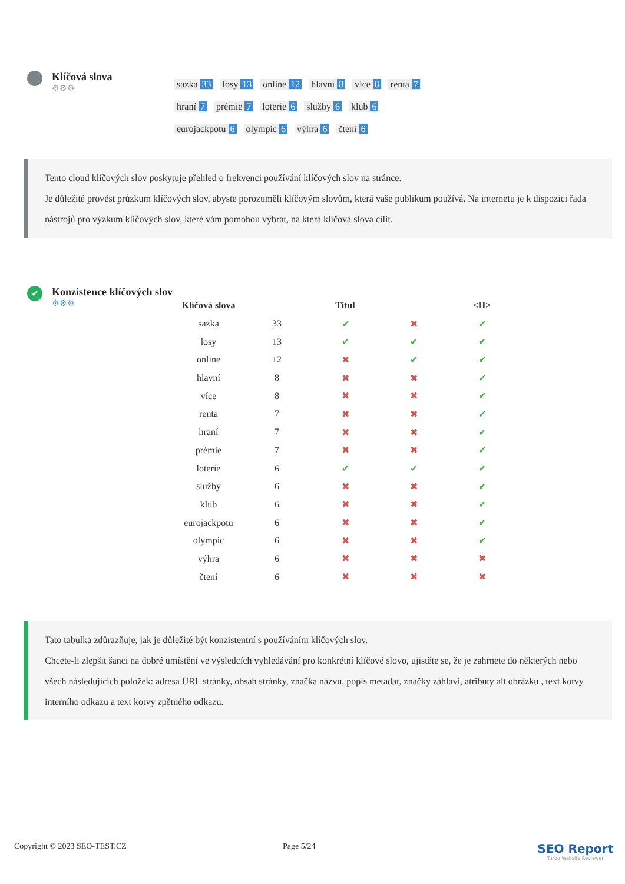Klíčová slova
⚙⚙⚙
sazka 33 losy 13 online 12 hlavní 8 více 8 renta 7 hraní 7 prémie 7 loterie 6 služby 6 klub 6 eurojackpotu 6 olympic 6 výhra 6 čtení 6
Tento cloud klíčových slov poskytuje přehled o frekvenci používání klíčových slov na stránce.
Je důležité provést průzkum klíčových slov, abyste porozuměli klíčovým slovům, která vaše publikum používá. Na internetu je k dispozici řada nástrojů pro výzkum klíčových slov, které vám pomohou vybrat, na která klíčová slova cílit.
✔
Konzistence klíčových slov
⚙⚙⚙
| Klíčová slova | | Titul | | <H> |
| --- | --- | --- | --- | --- |
| sazka | 33 | ✔ | ✖ | ✔ |
| losy | 13 | ✔ | ✔ | ✔ |
| online | 12 | ✖ | ✔ | ✔ |
| hlavní | 8 | ✖ | ✖ | ✔ |
| více | 8 | ✖ | ✖ | ✔ |
| renta | 7 | ✖ | ✖ | ✔ |
| hraní | 7 | ✖ | ✖ | ✔ |
| prémie | 7 | ✖ | ✖ | ✔ |
| loterie | 6 | ✔ | ✔ | ✔ |
| služby | 6 | ✖ | ✖ | ✔ |
| klub | 6 | ✖ | ✖ | ✔ |
| eurojackpotu | 6 | ✖ | ✖ | ✔ |
| olympic | 6 | ✖ | ✖ | ✔ |
| výhra | 6 | ✖ | ✖ | ✖ |
| čtení | 6 | ✖ | ✖ | ✖ |
Tato tabulka zdůrazňuje, jak je důležité být konzistentní s používáním klíčových slov.
Chcete-li zlepšit šanci na dobré umístění ve výsledcích vyhledávání pro konkrétní klíčové slovo, ujistěte se, že je zahrnete do některých nebo všech následujících položek: adresa URL stránky, obsah stránky, značka názvu, popis metadat, značky záhlaví, atributy alt obrázku , text kotvy interního odkazu a text kotvy zpětného odkazu.
Copyright © 2023 SEO-TEST.CZ Page 5/24
SEO Report
Turbo Website Reviewer